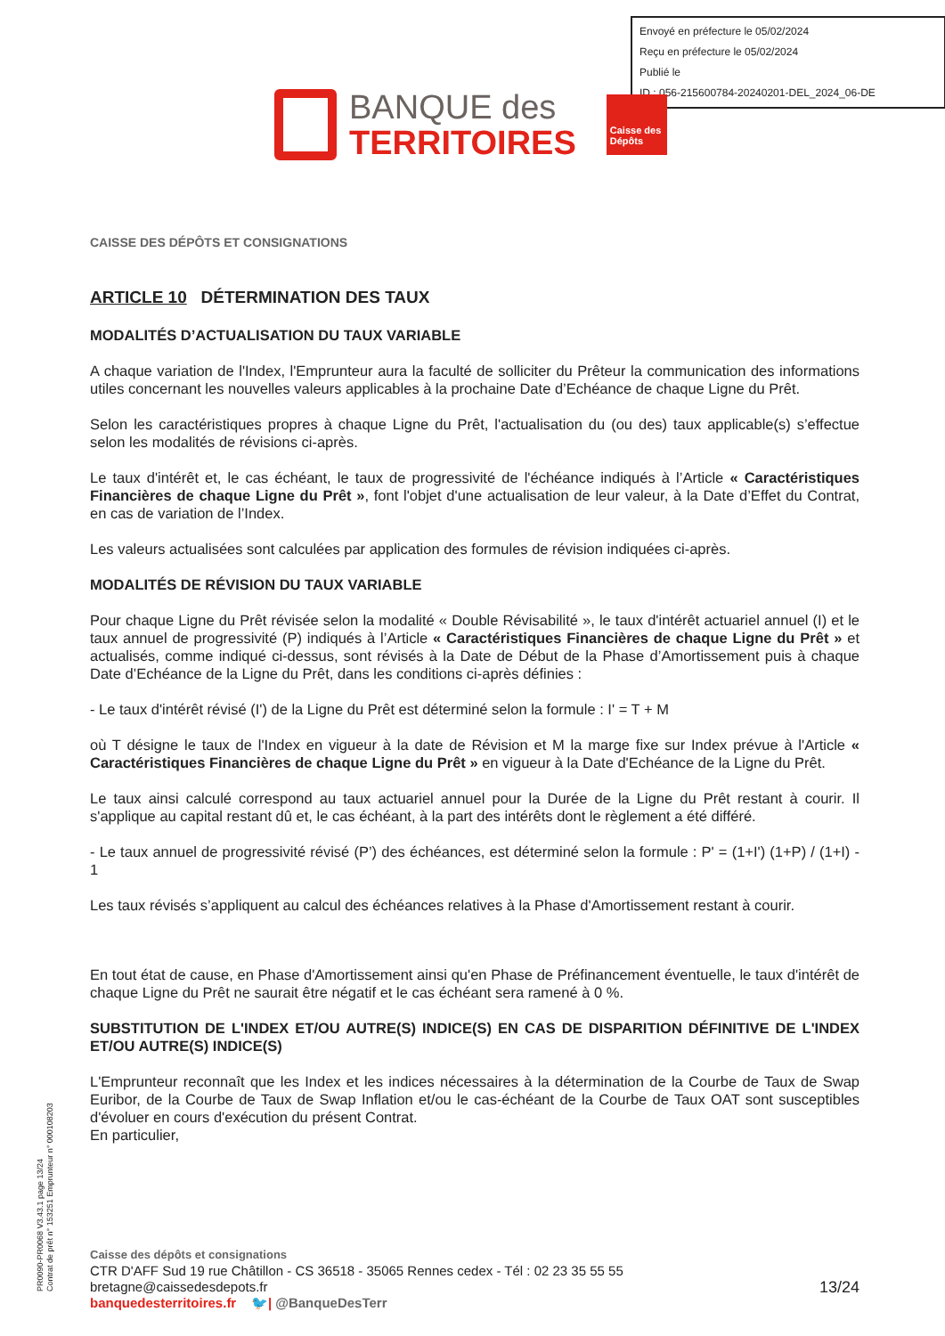Envoyé en préfecture le 05/02/2024
Reçu en préfecture le 05/02/2024
Publié le
ID : 056-215600784-20240201-DEL_2024_06-DE
BANQUE des
TERRITOIRES
Caisse des Dépôts
CAISSE DES DÉPÔTS ET CONSIGNATIONS
ARTICLE 10 DÉTERMINATION DES TAUX
MODALITÉS D’ACTUALISATION DU TAUX VARIABLE
A chaque variation de l'Index, l'Emprunteur aura la faculté de solliciter du Prêteur la communication des informations utiles concernant les nouvelles valeurs applicables à la prochaine Date d’Echéance de chaque Ligne du Prêt.
Selon les caractéristiques propres à chaque Ligne du Prêt, l'actualisation du (ou des) taux applicable(s) s’effectue selon les modalités de révisions ci-après.
Le taux d'intérêt et, le cas échéant, le taux de progressivité de l'échéance indiqués à l’Article « Caractéristiques Financières de chaque Ligne du Prêt », font l'objet d'une actualisation de leur valeur, à la Date d’Effet du Contrat, en cas de variation de l’Index.
Les valeurs actualisées sont calculées par application des formules de révision indiquées ci-après.
MODALITÉS DE RÉVISION DU TAUX VARIABLE
Pour chaque Ligne du Prêt révisée selon la modalité « Double Révisabilité », le taux d'intérêt actuariel annuel (I) et le taux annuel de progressivité (P) indiqués à l’Article « Caractéristiques Financières de chaque Ligne du Prêt » et actualisés, comme indiqué ci-dessus, sont révisés à la Date de Début de la Phase d’Amortissement puis à chaque Date d’Echéance de la Ligne du Prêt, dans les conditions ci-après définies :
- Le taux d'intérêt révisé (I') de la Ligne du Prêt est déterminé selon la formule : I' = T + M
où T désigne le taux de l'Index en vigueur à la date de Révision et M la marge fixe sur Index prévue à l'Article « Caractéristiques Financières de chaque Ligne du Prêt » en vigueur à la Date d'Echéance de la Ligne du Prêt.
Le taux ainsi calculé correspond au taux actuariel annuel pour la Durée de la Ligne du Prêt restant à courir. Il s'applique au capital restant dû et, le cas échéant, à la part des intérêts dont le règlement a été différé.
- Le taux annuel de progressivité révisé (P’) des échéances, est déterminé selon la formule : P' = (1+I') (1+P) / (1+I) - 1
Les taux révisés s’appliquent au calcul des échéances relatives à la Phase d'Amortissement restant à courir.
En tout état de cause, en Phase d'Amortissement ainsi qu'en Phase de Préfinancement éventuelle, le taux d'intérêt de chaque Ligne du Prêt ne saurait être négatif et le cas échéant sera ramené à 0 %.
SUBSTITUTION DE L'INDEX ET/OU AUTRE(S) INDICE(S) EN CAS DE DISPARITION DÉFINITIVE DE L'INDEX ET/OU AUTRE(S) INDICE(S)
L'Emprunteur reconnaît que les Index et les indices nécessaires à la détermination de la Courbe de Taux de Swap Euribor, de la Courbe de Taux de Swap Inflation et/ou le cas-échéant de la Courbe de Taux OAT sont susceptibles d'évoluer en cours d'exécution du présent Contrat.
En particulier,
PR0090-PR0068 V3.43.1 page 13/24
Contrat de prêt n° 153251 Emprunteur n° 000108203
Caisse des dépôts et consignations
CTR D'AFF Sud 19 rue Châtillon - CS 36518 - 35065 Rennes cedex - Tél : 02 23 35 55 55
bretagne@caissedesdepots.fr
banquedesterritoires.fr 🐦| @BanqueDesTerr
13/24